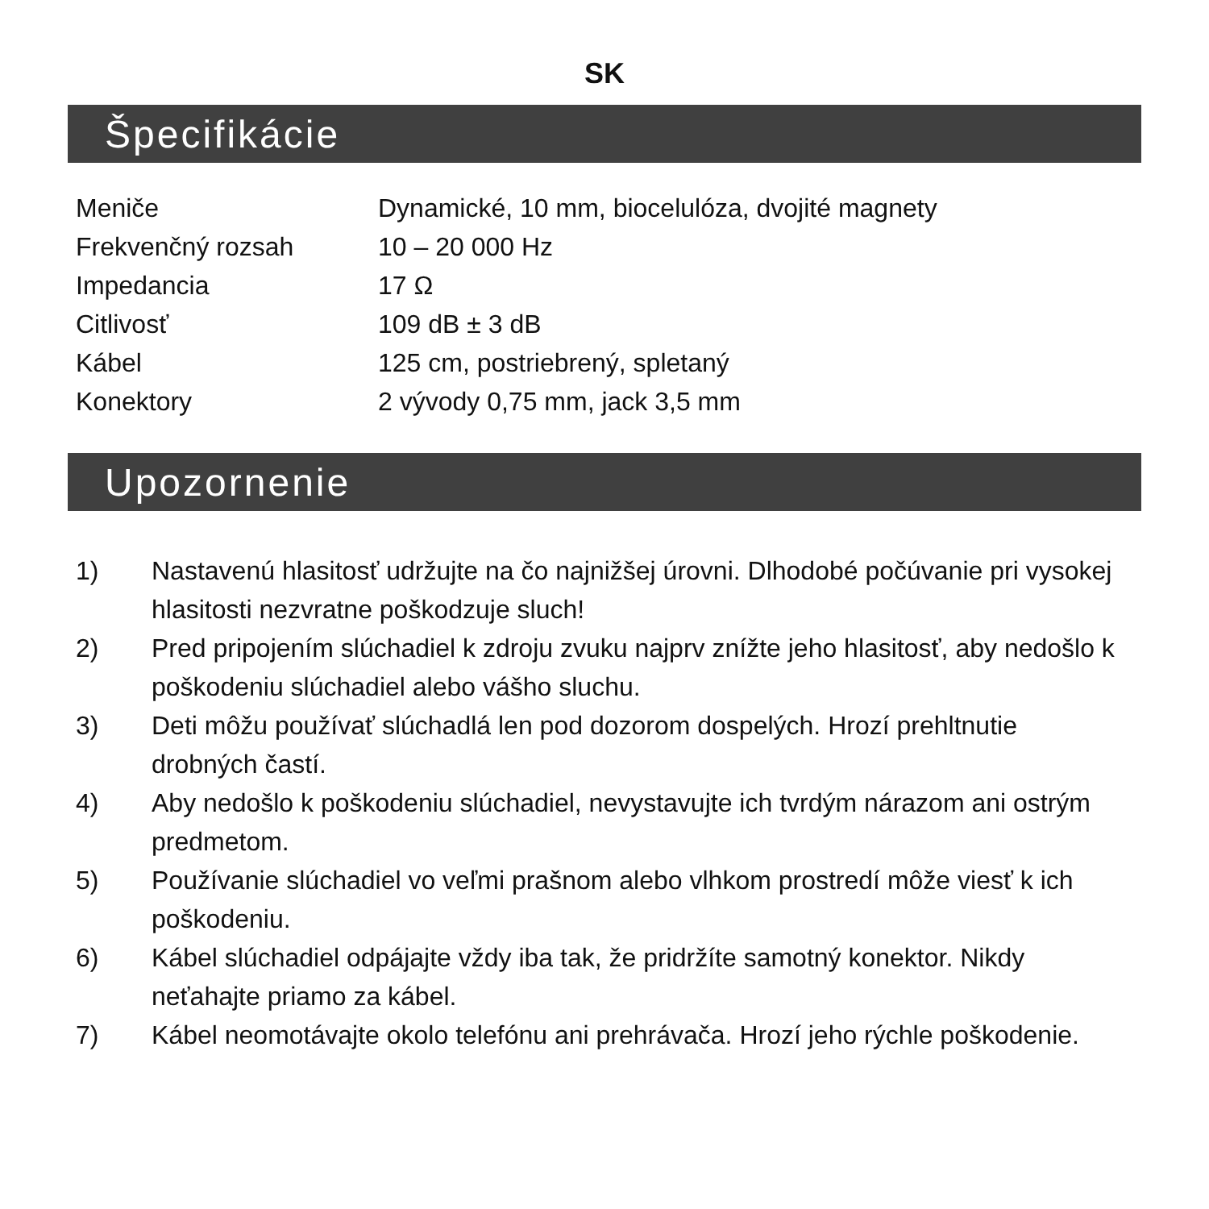SK
Špecifikácie
| Meniče | Dynamické, 10 mm, biocelulóza, dvojité magnety |
| Frekvenčný rozsah | 10 – 20 000 Hz |
| Impedancia | 17 Ω |
| Citlivosť | 109 dB ± 3 dB |
| Kábel | 125 cm, postriebrený, spletaný |
| Konektory | 2 vývody 0,75 mm, jack 3,5 mm |
Upozornenie
1) Nastavenú hlasitosť udržujte na čo najnižšej úrovni. Dlhodobé počúvanie pri vysokej hlasitosti nezvratne poškodzuje sluch!
2) Pred pripojením slúchadiel k zdroju zvuku najprv znížte jeho hlasitosť, aby nedošlo k poškodeniu slúchadiel alebo vášho sluchu.
3) Deti môžu používať slúchadlá len pod dozorom dospelých. Hrozí prehltnutie drobných častí.
4) Aby nedošlo k poškodeniu slúchadiel, nevystavujte ich tvrdým nárazom ani ostrým predmetom.
5) Používanie slúchadiel vo veľmi prašnom alebo vlhkom prostredí môže viesť k ich poškodeniu.
6) Kábel slúchadiel odpájajte vždy iba tak, že pridržíte samotný konektor. Nikdy neťahajte priamo za kábel.
7) Kábel neomotávajte okolo telefónu ani prehrávača. Hrozí jeho rýchle poškodenie.